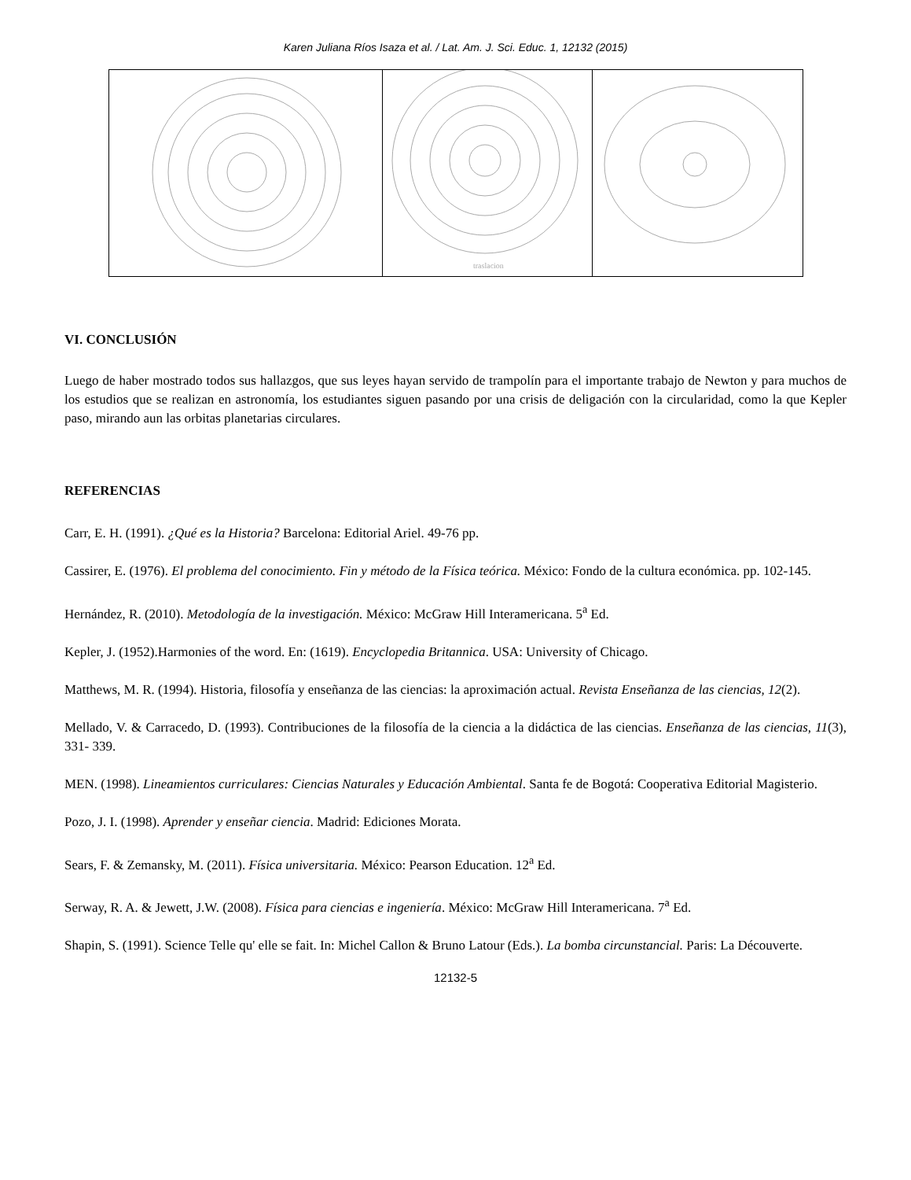Karen Juliana Ríos Isaza et al. / Lat. Am. J. Sci. Educ. 1, 12132 (2015)
| | traslacion | |
VI. CONCLUSIÓN
Luego de haber mostrado todos sus hallazgos, que sus leyes hayan servido de trampolín para el importante trabajo de Newton y para muchos de los estudios que se realizan en astronomía, los estudiantes siguen pasando por una crisis de deligación con la circularidad, como la que Kepler paso, mirando aun las orbitas planetarias circulares.
REFERENCIAS
Carr, E. H. (1991). ¿Qué es la Historia? Barcelona: Editorial Ariel. 49-76 pp.
Cassirer, E. (1976). El problema del conocimiento. Fin y método de la Física teórica. México: Fondo de la cultura económica. pp. 102-145.
Hernández, R. (2010). Metodología de la investigación. México: McGraw Hill Interamericana. 5<sup>a</sup> Ed.
Kepler, J. (1952).Harmonies of the word. En: (1619). Encyclopedia Britannica. USA: University of Chicago.
Matthews, M. R. (1994). Historia, filosofía y enseñanza de las ciencias: la aproximación actual. Revista Enseñanza de las ciencias, 12(2).
Mellado, V. & Carracedo, D. (1993). Contribuciones de la filosofía de la ciencia a la didáctica de las ciencias. Enseñanza de las ciencias, 11(3), 331- 339.
MEN. (1998). Lineamientos curriculares: Ciencias Naturales y Educación Ambiental. Santa fe de Bogotá: Cooperativa Editorial Magisterio.
Pozo, J. I. (1998). Aprender y enseñar ciencia. Madrid: Ediciones Morata.
Sears, F. & Zemansky, M. (2011). Física universitaria. México: Pearson Education. 12<sup>a</sup> Ed.
Serway, R. A. & Jewett, J.W. (2008). Física para ciencias e ingeniería. México: McGraw Hill Interamericana. 7<sup>a</sup> Ed.
Shapin, S. (1991). Science Telle qu' elle se fait. In: Michel Callon & Bruno Latour (Eds.). La bomba circunstancial. Paris: La Découverte.
12132-5